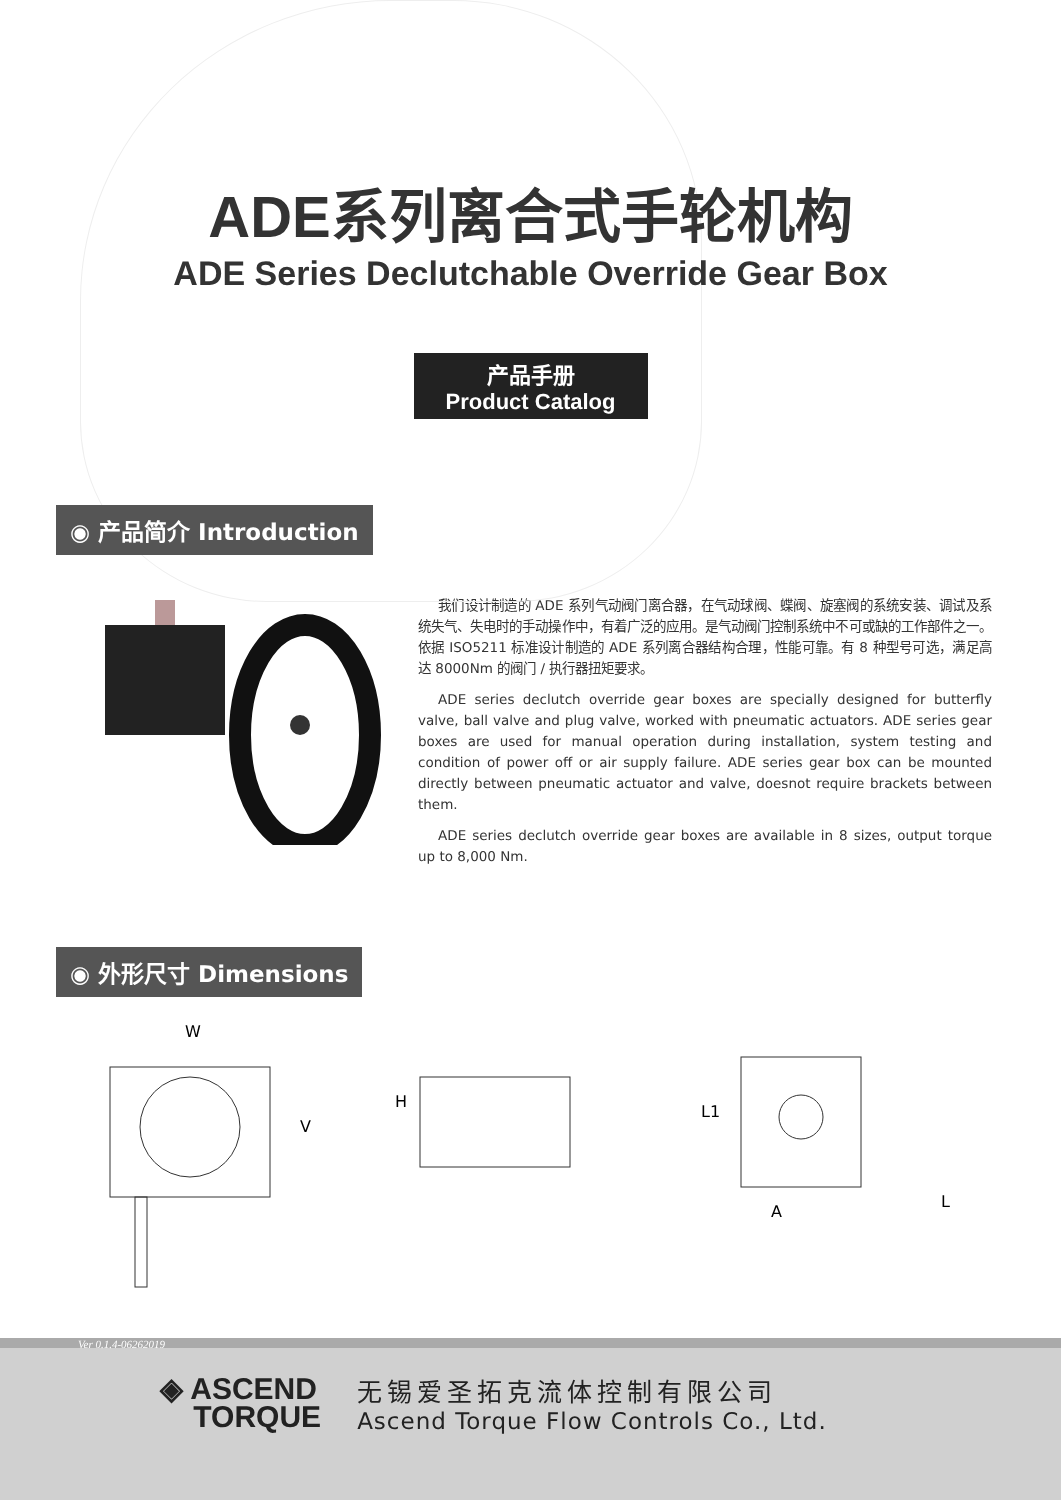ADE系列离合式手轮机构
ADE Series Declutchable Override Gear Box
产品手册
Product Catalog
◉ 产品简介 Introduction
我们设计制造的 ADE 系列气动阀门离合器，在气动球阀、蝶阀、旋塞阀的系统安装、调试及系统失气、失电时的手动操作中，有着广泛的应用。是气动阀门控制系统中不可或缺的工作部件之一。依据 ISO5211 标准设计制造的 ADE 系列离合器结构合理，性能可靠。有 8 种型号可选，满足高达 8000Nm 的阀门 / 执行器扭矩要求。
ADE series declutch override gear boxes are specially designed for butterfly valve, ball valve and plug valve, worked with pneumatic actuators. ADE series gear boxes are used for manual operation during installation, system testing and condition of power off or air supply failure. ADE series gear box can be mounted directly between pneumatic actuator and valve, doesnot require brackets between them.
ADE series declutch override gear boxes are available in 8 sizes, output torque up to 8,000 Nm.
◉ 外形尺寸 Dimensions
W
V
H
L1
A
L
Ver 0.1.4-06262019
◈ ASCEND
TORQUE
无锡爱圣拓克流体控制有限公司
Ascend Torque Flow Controls Co., Ltd.